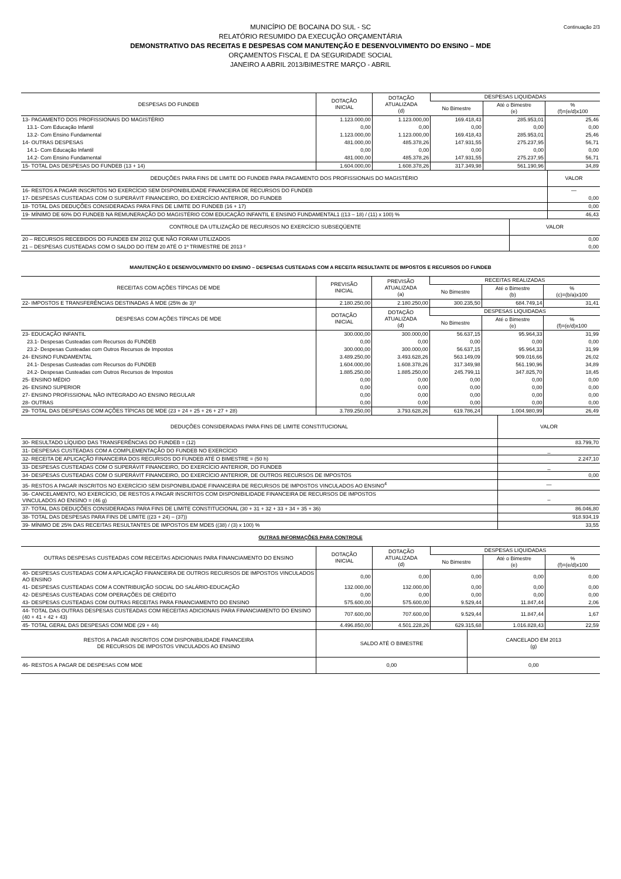Continuação 2/3
MUNICÍPIO DE BOCAINA DO SUL - SC
RELATÓRIO RESUMIDO DA EXECUÇÃO ORÇAMENTÁRIA
DEMONSTRATIVO DAS RECEITAS E DESPESAS COM MANUTENÇÃO E DESENVOLVIMENTO DO ENSINO – MDE
ORÇAMENTOS FISCAL E DA SEGURIDADE SOCIAL
JANEIRO A ABRIL 2013/BIMESTRE MARÇO - ABRIL
| DESPESAS DO FUNDEB | DOTAÇÃO INICIAL | DOTAÇÃO ATUALIZADA (d) | DESPESAS LIQUIDADAS | | |
| --- | --- | --- | --- | --- | --- |
| | | | No Bimestre | Até o Bimestre (e) | % (f)=(e/d)x100 |
| 13- PAGAMENTO DOS PROFISSIONAIS DO MAGISTÉRIO | 1.123.000,00 | 1.123.000,00 | 169.418,43 | 285.953,01 | 25,46 |
| 13.1- Com Educação Infantil | 0,00 | 0,00 | 0,00 | 0,00 | 0,00 |
| 13.2- Com Ensino Fundamental | 1.123.000,00 | 1.123.000,00 | 169.418,43 | 285.953,01 | 25,46 |
| 14- OUTRAS DESPESAS | 481.000,00 | 485.378,26 | 147.931,55 | 275.237,95 | 56,71 |
| 14.1- Com Educação Infantil | 0,00 | 0,00 | 0,00 | 0,00 | 0,00 |
| 14.2- Com Ensino Fundamental | 481.000,00 | 485.378,26 | 147.931,55 | 275.237,95 | 56,71 |
| 15- TOTAL DAS DESPESAS DO FUNDEB (13 + 14) | 1.604.000,00 | 1.608.378,26 | 317.349,98 | 561.190,96 | 34,89 |
| DEDUÇÕES PARA FINS DE LIMITE DO FUNDEB PARA PAGAMENTO DOS PROFISSIONAIS DO MAGISTÉRIO | VALOR |
| 16- RESTOS A PAGAR INSCRITOS NO EXERCÍCIO SEM DISPONIBILIDADE FINANCEIRA DE RECURSOS DO FUNDEB | — |
| 17- DESPESAS CUSTEADAS COM O SUPERÁVIT FINANCEIRO, DO EXERCÍCIO ANTERIOR, DO FUNDEB | 0,00 |
| 18- TOTAL DAS DEDUÇÕES CONSIDERADAS PARA FINS DE LIMITE DO FUNDEB (16 + 17) | 0,00 |
| 19- MÍNIMO DE 60% DO FUNDEB NA REMUNERAÇÃO DO MAGISTÉRIO COM EDUCAÇÃO INFANTIL E ENSINO FUNDAMENTAL1 ((13 – 18) / (11) x 100) % | 46,43 |
| CONTROLE DA UTILIZAÇÃO DE RECURSOS NO EXERCÍCIO SUBSEQÜENTE | VALOR |
| 20 – RECURSOS RECEBIDOS DO FUNDEB EM 2012 QUE NÃO FORAM UTILIZADOS | 0,00 |
| 21 – DESPESAS CUSTEADAS COM O SALDO DO ITEM 20 ATÉ O 1º TRIMESTRE DE 2013 ² | 0,00 |
MANUTENÇÃO E DESENVOLVIMENTO DO ENSINO – DESPESAS CUSTEADAS COM A RECEITA RESULTANTE DE IMPOSTOS E RECURSOS DO FUNDEB
| RECEITAS COM AÇÕES TÍPICAS DE MDE | PREVISÃO INICIAL | PREVISÃO ATUALIZADA (a) | RECEITAS REALIZADAS | | |
| --- | --- | --- | --- | --- | --- |
| | | | No Bimestre | Até o Bimestre (b) | % (c)=(b/a)x100 |
| 22- IMPOSTOS E TRANSFERÊNCIAS DESTINADAS À MDE (25% de 3)³ | 2.180.250,00 | 2.180.250,00 | 300.235,50 | 684.749,14 | 31,41 |
| DESPESAS COM AÇÕES TÍPICAS DE MDE | DOTAÇÃO INICIAL | DOTAÇÃO ATUALIZADA (d) | DESPESAS LIQUIDADAS | | |
| | | | No Bimestre | Até o Bimestre (e) | % (f)=(e/d)x100 |
| 23- EDUCAÇÃO INFANTIL | 300.000,00 | 300.000,00 | 56.637,15 | 95.964,33 | 31,99 |
| 23.1- Despesas Custeadas com Recursos do FUNDEB | 0,00 | 0,00 | 0,00 | 0,00 | 0,00 |
| 23.2- Despesas Custeadas com Outros Recursos de Impostos | 300.000,00 | 300.000,00 | 56.637,15 | 95.964,33 | 31,99 |
| 24- ENSINO FUNDAMENTAL | 3.489.250,00 | 3.493.628,26 | 563.149,09 | 909.016,66 | 26,02 |
| 24.1- Despesas Custeadas com Recursos do FUNDEB | 1.604.000,00 | 1.608.378,26 | 317.349,98 | 561.190,96 | 34,89 |
| 24.2- Despesas Custeadas com Outros Recursos de Impostos | 1.885.250,00 | 1.885.250,00 | 245.799,11 | 347.825,70 | 18,45 |
| 25- ENSINO MÉDIO | 0,00 | 0,00 | 0,00 | 0,00 | 0,00 |
| 26- ENSINO SUPERIOR | 0,00 | 0,00 | 0,00 | 0,00 | 0,00 |
| 27- ENSINO PROFISSIONAL NÃO INTEGRADO AO ENSINO REGULAR | 0,00 | 0,00 | 0,00 | 0,00 | 0,00 |
| 28- OUTRAS | 0,00 | 0,00 | 0,00 | 0,00 | 0,00 |
| 29- TOTAL DAS DESPESAS COM AÇÕES TÍPICAS DE MDE (23 + 24 + 25 + 26 + 27 + 28) | 3.789.250,00 | 3.793.628,26 | 619.786,24 | 1.004.980,99 | 26,49 |
| DEDUÇÕES CONSIDERADAS PARA FINS DE LIMITE CONSTITUCIONAL | VALOR |
| 30- RESULTADO LÍQUIDO DAS TRANSFERÊNCIAS DO FUNDEB = (12) | 83.799,70 |
| 31- DESPESAS CUSTEADAS COM A COMPLEMENTAÇÃO DO FUNDEB NO EXERCÍCIO | _ |
| 32- RECEITA DE APLICAÇÃO FINANCEIRA DOS RECURSOS DO FUNDEB ATÉ O BIMESTRE = (50 h) | 2.247,10 |
| 33- DESPESAS CUSTEADAS COM O SUPERÁVIT FINANCEIRO, DO EXERCÍCIO ANTERIOR, DO FUNDEB | _ |
| 34- DESPESAS CUSTEADAS COM O SUPERÁVIT FINANCEIRO, DO EXERCÍCIO ANTERIOR, DE OUTROS RECURSOS DE IMPOSTOS | 0,00 |
| 35- RESTOS A PAGAR INSCRITOS NO EXERCÍCIO SEM DISPONIBILIDADE FINANCEIRA DE RECURSOS DE IMPOSTOS VINCULADOS AO ENSINO<sup>4</sup> | — |
| 36- CANCELAMENTO, NO EXERCÍCIO, DE RESTOS A PAGAR INSCRITOS COM DISPONIBILIDADE FINANCEIRA DE RECURSOS DE IMPOSTOS VINCULADOS AO ENSINO = (46 g) | _ |
| 37- TOTAL DAS DEDUÇÕES CONSIDERADAS PARA FINS DE LIMITE CONSTITUCIONAL (30 + 31 + 32 + 33 + 34 + 35 + 36) | 86.046,80 |
| 38- TOTAL DAS DESPESAS PARA FINS DE LIMITE ((23 + 24) – (37)) | 918.934,19 |
| 39- MÍNIMO DE 25% DAS RECEITAS RESULTANTES DE IMPOSTOS EM MDE5 ((38) / (3) x 100) % | 33,55 |
OUTRAS INFORMAÇÕES PARA CONTROLE
| OUTRAS DESPESAS CUSTEADAS COM RECEITAS ADICIONAIS PARA FINANCIAMENTO DO ENSINO | DOTAÇÃO INICIAL | DOTAÇÃO ATUALIZADA (d) | DESPESAS LIQUIDADAS | | |
| --- | --- | --- | --- | --- | --- |
| | | | No Bimestre | Até o Bimestre (e) | % (f)=(e/d)x100 |
| 40- DESPESAS CUSTEADAS COM A APLICAÇÃO FINANCEIRA DE OUTROS RECURSOS DE IMPOSTOS VINCULADOS AO ENSINO | 0,00 | 0,00 | 0,00 | 0,00 | 0,00 |
| 41- DESPESAS CUSTEADAS COM A CONTRIBUIÇÃO SOCIAL DO SALÁRIO-EDUCAÇÃO | 132.000,00 | 132.000,00 | 0,00 | 0,00 | 0,00 |
| 42- DESPESAS CUSTEADAS COM OPERAÇÕES DE CRÉDITO | 0,00 | 0,00 | 0,00 | 0,00 | 0,00 |
| 43- DESPESAS CUSTEADAS COM OUTRAS RECEITAS PARA FINANCIAMENTO DO ENSINO | 575.600,00 | 575.600,00 | 9.529,44 | 11.847,44 | 2,06 |
| 44- TOTAL DAS OUTRAS DESPESAS CUSTEADAS COM RECEITAS ADICIONAIS PARA FINANCIAMENTO DO ENSINO (40 + 41 + 42 + 43) | 707.600,00 | 707.600,00 | 9.529,44 | 11.847,44 | 1,67 |
| 45- TOTAL GERAL DAS DESPESAS COM MDE (29 + 44) | 4.496.850,00 | 4.501.228,26 | 629.315,68 | 1.016.828,43 | 22,59 |
| RESTOS A PAGAR INSCRITOS COM DISPONIBILIDADE FINANCEIRA DE RECURSOS DE IMPOSTOS VINCULADOS AO ENSINO | SALDO ATÉ O BIMESTRE | CANCELADO EM 2013 (g) |
| --- | --- | --- |
| 46- RESTOS A PAGAR DE DESPESAS COM MDE | 0,00 | 0,00 |